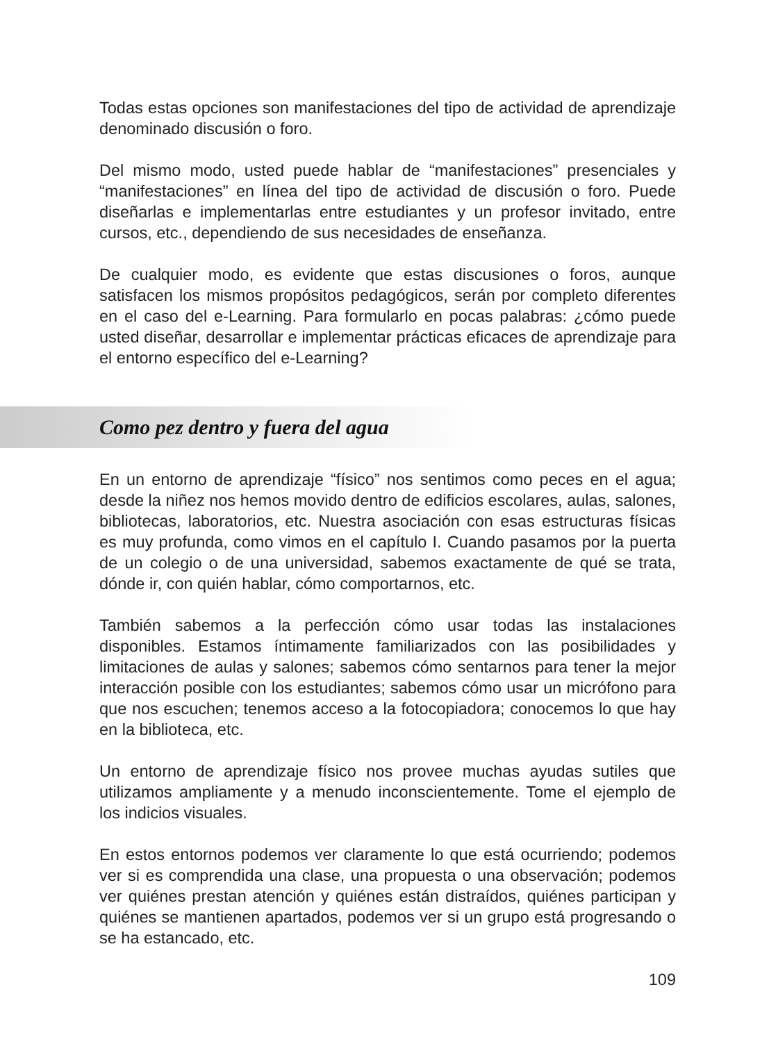Todas estas opciones son manifestaciones del tipo de actividad de aprendizaje denominado discusión o foro.
Del mismo modo, usted puede hablar de “manifestaciones” presenciales y “manifestaciones” en línea del tipo de actividad de discusión o foro. Puede diseñarlas e implementarlas entre estudiantes y un profesor invitado, entre cursos, etc., dependiendo de sus necesidades de enseñanza.
De cualquier modo, es evidente que estas discusiones o foros, aunque satisfacen los mismos propósitos pedagógicos, serán por completo diferentes en el caso del e-Learning. Para formularlo en pocas palabras: ¿cómo puede usted diseñar, desarrollar e implementar prácticas eficaces de aprendizaje para el entorno específico del e-Learning?
Como pez dentro y fuera del agua
En un entorno de aprendizaje “físico” nos sentimos como peces en el agua; desde la niñez nos hemos movido dentro de edificios escolares, aulas, salones, bibliotecas, laboratorios, etc. Nuestra asociación con esas estructuras físicas es muy profunda, como vimos en el capítulo I. Cuando pasamos por la puerta de un colegio o de una universidad, sabemos exactamente de qué se trata, dónde ir, con quién hablar, cómo comportarnos, etc.
También sabemos a la perfección cómo usar todas las instalaciones disponibles. Estamos íntimamente familiarizados con las posibilidades y limitaciones de aulas y salones; sabemos cómo sentarnos para tener la mejor interacción posible con los estudiantes; sabemos cómo usar un micrófono para que nos escuchen; tenemos acceso a la fotocopiadora; conocemos lo que hay en la biblioteca, etc.
Un entorno de aprendizaje físico nos provee muchas ayudas sutiles que utilizamos ampliamente y a menudo inconscientemente. Tome el ejemplo de los indicios visuales.
En estos entornos podemos ver claramente lo que está ocurriendo; podemos ver si es comprendida una clase, una propuesta o una observación; podemos ver quiénes prestan atención y quiénes están distraídos, quiénes participan y quiénes se mantienen apartados, podemos ver si un grupo está progresando o se ha estancado, etc.
109